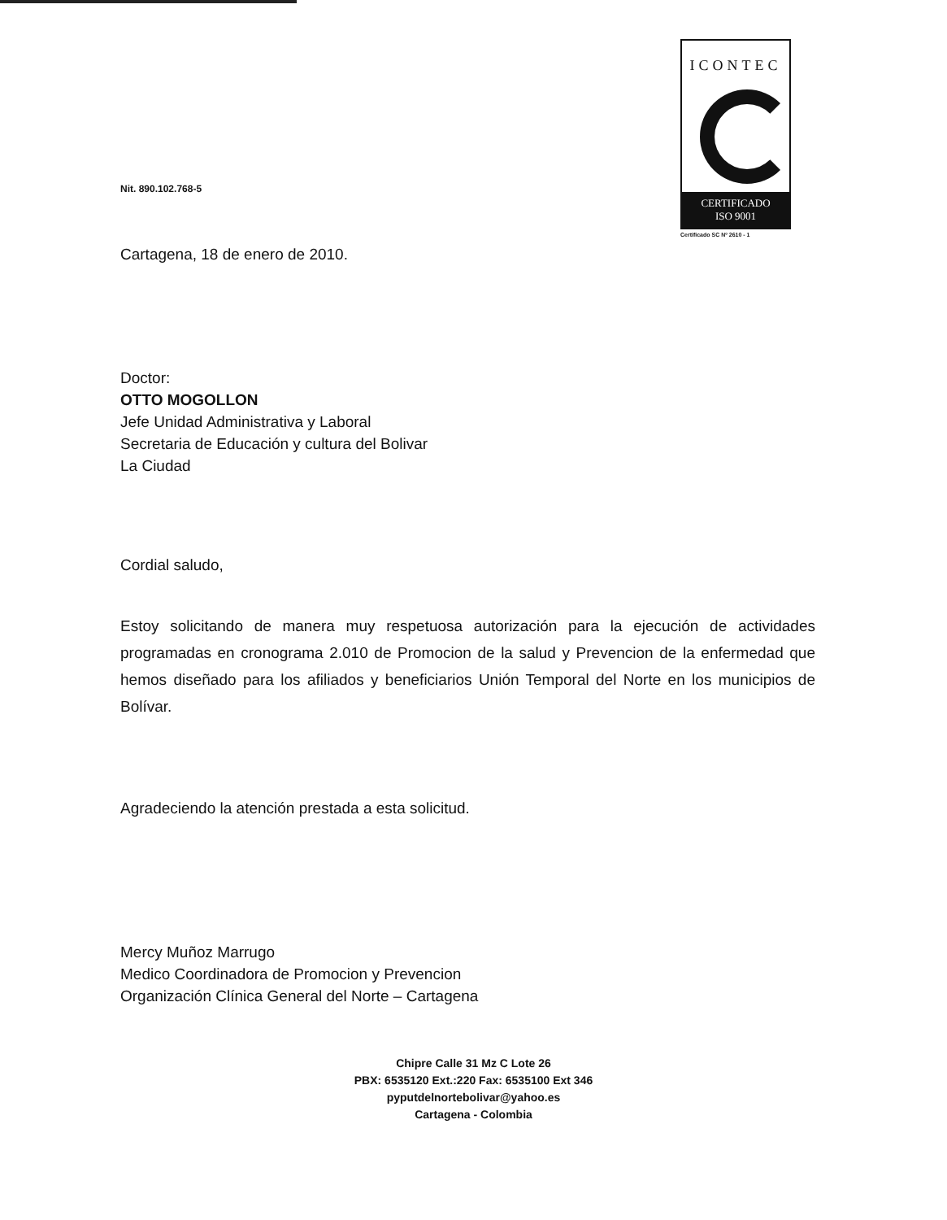ICONTEC
CERTIFICADO
ISO 9001
Certificado SC Nº 2610 - 1
Nit. 890.102.768-5
Cartagena, 18 de enero de 2010.
Doctor:
OTTO MOGOLLON
Jefe Unidad Administrativa y Laboral
Secretaria de Educación y cultura del Bolivar
La Ciudad
Cordial saludo,
Estoy solicitando de manera muy respetuosa autorización para la ejecución de actividades programadas en cronograma 2.010 de Promocion de la salud y Prevencion de la enfermedad que hemos diseñado para los afiliados y beneficiarios Unión Temporal del Norte en los municipios de Bolívar.
Agradeciendo la atención prestada a esta solicitud.
Mercy Muñoz Marrugo
Medico Coordinadora de Promocion y Prevencion
Organización Clínica General del Norte – Cartagena
Chipre Calle 31 Mz C Lote 26
PBX: 6535120 Ext.:220 Fax: 6535100 Ext 346
pyputdelnortebolivar@yahoo.es
Cartagena - Colombia